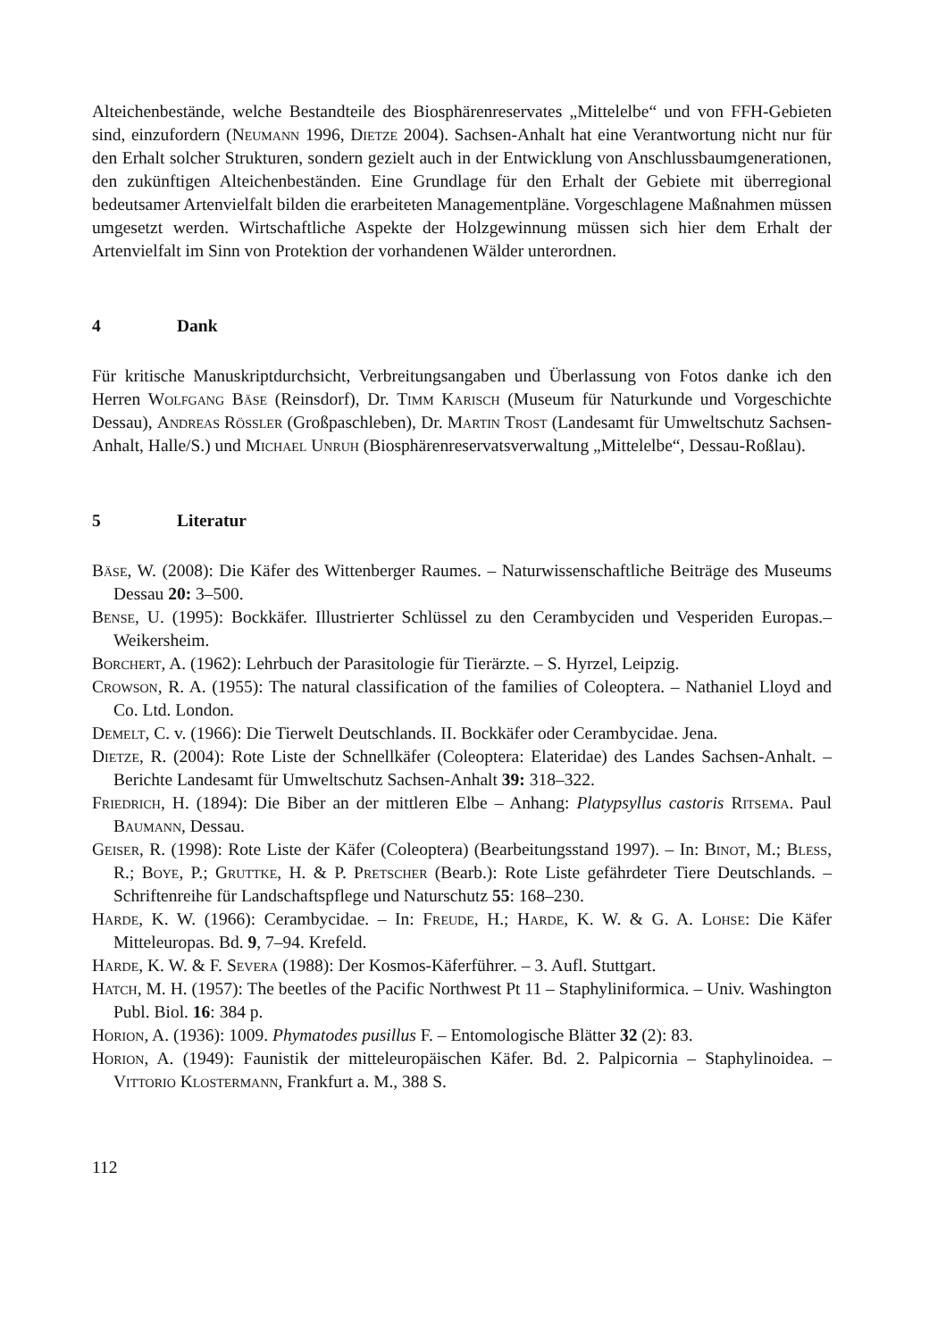Alteichenbestände, welche Bestandteile des Biosphärenreservates „Mittelelbe“ und von FFH-Gebieten sind, einzufordern (Neumann 1996, Dietze 2004). Sachsen-Anhalt hat eine Verantwortung nicht nur für den Erhalt solcher Strukturen, sondern gezielt auch in der Entwicklung von Anschlussbaumgenerationen, den zukünftigen Alteichenbeständen. Eine Grundlage für den Erhalt der Gebiete mit überregional bedeutsamer Artenvielfalt bilden die erarbeiteten Managementpläne. Vorgeschlagene Maßnahmen müssen umgesetzt werden. Wirtschaftliche Aspekte der Holzgewinnung müssen sich hier dem Erhalt der Artenvielfalt im Sinn von Protektion der vorhandenen Wälder unterordnen.
4 Dank
Für kritische Manuskriptdurchsicht, Verbreitungsangaben und Überlassung von Fotos danke ich den Herren Wolfgang Bäse (Reinsdorf), Dr. Timm Karisch (Museum für Naturkunde und Vorgeschichte Dessau), Andreas Rößler (Großpaschleben), Dr. Martin Trost (Landesamt für Umweltschutz Sachsen-Anhalt, Halle/S.) und Michael Unruh (Biosphärenreservatsverwaltung „Mittelelbe“, Dessau-Roßlau).
5 Literatur
Bäse, W. (2008): Die Käfer des Wittenberger Raumes. – Naturwissenschaftliche Beiträge des Museums Dessau 20: 3–500.
Bense, U. (1995): Bockkäfer. Illustrierter Schlüssel zu den Cerambyciden und Vesperiden Europas.– Weikersheim.
Borchert, A. (1962): Lehrbuch der Parasitologie für Tierärzte. – S. Hyrzel, Leipzig.
Crowson, R. A. (1955): The natural classification of the families of Coleoptera. – Nathaniel Lloyd and Co. Ltd. London.
Demelt, C. v. (1966): Die Tierwelt Deutschlands. II. Bockkäfer oder Cerambycidae. Jena.
Dietze, R. (2004): Rote Liste der Schnellkäfer (Coleoptera: Elateridae) des Landes Sachsen-Anhalt. – Berichte Landesamt für Umweltschutz Sachsen-Anhalt 39: 318–322.
Friedrich, H. (1894): Die Biber an der mittleren Elbe – Anhang: Platypsyllus castoris Ritsema. Paul Baumann, Dessau.
Geiser, R. (1998): Rote Liste der Käfer (Coleoptera) (Bearbeitungsstand 1997). – In: Binot, M.; Bless, R.; Boye, P.; Gruttke, H. & P. Pretscher (Bearb.): Rote Liste gefährdeter Tiere Deutschlands. – Schriftenreihe für Landschaftspflege und Naturschutz 55: 168–230.
Harde, K. W. (1966): Cerambycidae. – In: Freude, H.; Harde, K. W. & G. A. Lohse: Die Käfer Mitteleuropas. Bd. 9, 7–94. Krefeld.
Harde, K. W. & F. Severa (1988): Der Kosmos-Käferführer. – 3. Aufl. Stuttgart.
Hatch, M. H. (1957): The beetles of the Pacific Northwest Pt 11 – Staphyliniformica. – Univ. Washington Publ. Biol. 16: 384 p.
Horion, A. (1936): 1009. Phymatodes pusillus F. – Entomologische Blätter 32 (2): 83.
Horion, A. (1949): Faunistik der mitteleuropäischen Käfer. Bd. 2. Palpicornia – Staphylinoidea. – Vittorio Klostermann, Frankfurt a. M., 388 S.
112